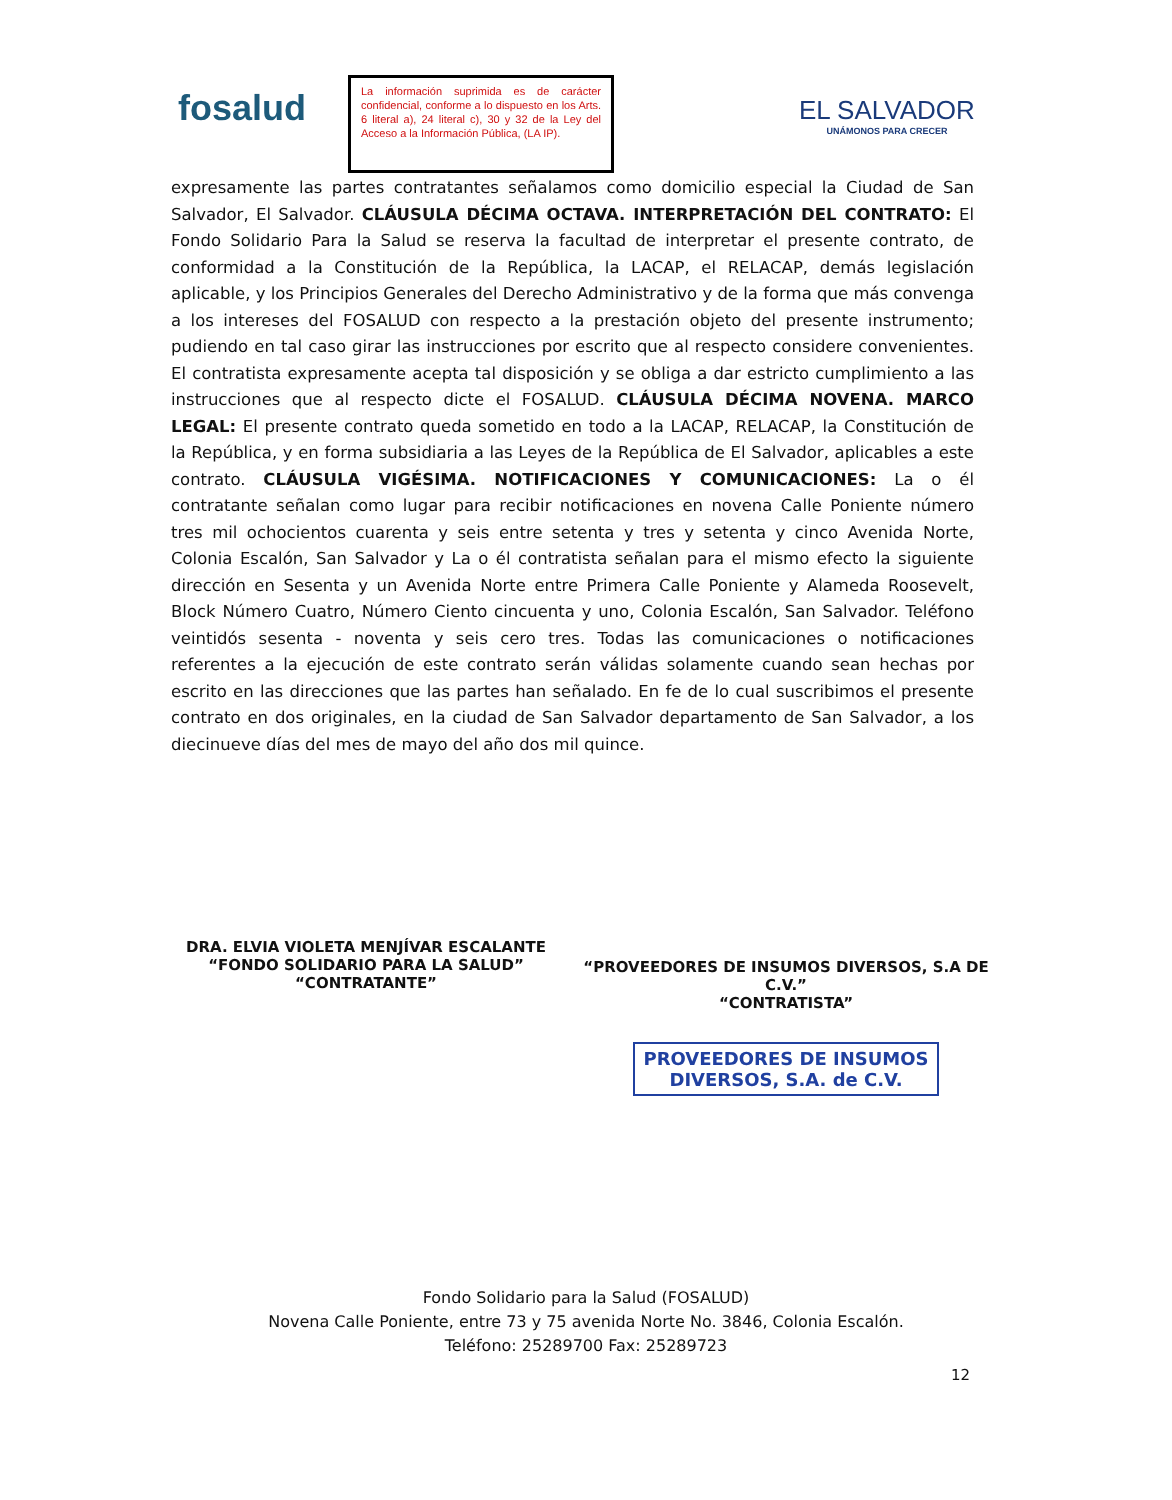fosalud
La información suprimida es de carácter confidencial, conforme a lo dispuesto en los Arts. 6 literal a), 24 literal c), 30 y 32 de la Ley del Acceso a la Información Pública, (LA IP).
EL SALVADOR
UNÁMONOS PARA CRECER
expresamente las partes contratantes señalamos como domicilio especial la Ciudad de San Salvador, El Salvador. CLÁUSULA DÉCIMA OCTAVA. INTERPRETACIÓN DEL CONTRATO: El Fondo Solidario Para la Salud se reserva la facultad de interpretar el presente contrato, de conformidad a la Constitución de la República, la LACAP, el RELACAP, demás legislación aplicable, y los Principios Generales del Derecho Administrativo y de la forma que más convenga a los intereses del FOSALUD con respecto a la prestación objeto del presente instrumento; pudiendo en tal caso girar las instrucciones por escrito que al respecto considere convenientes. El contratista expresamente acepta tal disposición y se obliga a dar estricto cumplimiento a las instrucciones que al respecto dicte el FOSALUD. CLÁUSULA DÉCIMA NOVENA. MARCO LEGAL: El presente contrato queda sometido en todo a la LACAP, RELACAP, la Constitución de la República, y en forma subsidiaria a las Leyes de la República de El Salvador, aplicables a este contrato. CLÁUSULA VIGÉSIMA. NOTIFICACIONES Y COMUNICACIONES: La o él contratante señalan como lugar para recibir notificaciones en novena Calle Poniente número tres mil ochocientos cuarenta y seis entre setenta y tres y setenta y cinco Avenida Norte, Colonia Escalón, San Salvador y La o él contratista señalan para el mismo efecto la siguiente dirección en Sesenta y un Avenida Norte entre Primera Calle Poniente y Alameda Roosevelt, Block Número Cuatro, Número Ciento cincuenta y uno, Colonia Escalón, San Salvador. Teléfono veintidós sesenta - noventa y seis cero tres. Todas las comunicaciones o notificaciones referentes a la ejecución de este contrato serán válidas solamente cuando sean hechas por escrito en las direcciones que las partes han señalado. En fe de lo cual suscribimos el presente contrato en dos originales, en la ciudad de San Salvador departamento de San Salvador, a los diecinueve días del mes de mayo del año dos mil quince.
DRA. ELVIA VIOLETA MENJÍVAR ESCALANTE
“FONDO SOLIDARIO PARA LA SALUD”
“CONTRATANTE”
“PROVEEDORES DE INSUMOS DIVERSOS, S.A DE C.V.”
“CONTRATISTA”
PROVEEDORES DE INSUMOS
DIVERSOS, S.A. de C.V.
Fondo Solidario para la Salud (FOSALUD)
Novena Calle Poniente, entre 73 y 75 avenida Norte No. 3846, Colonia Escalón.
Teléfono: 25289700 Fax: 25289723
12